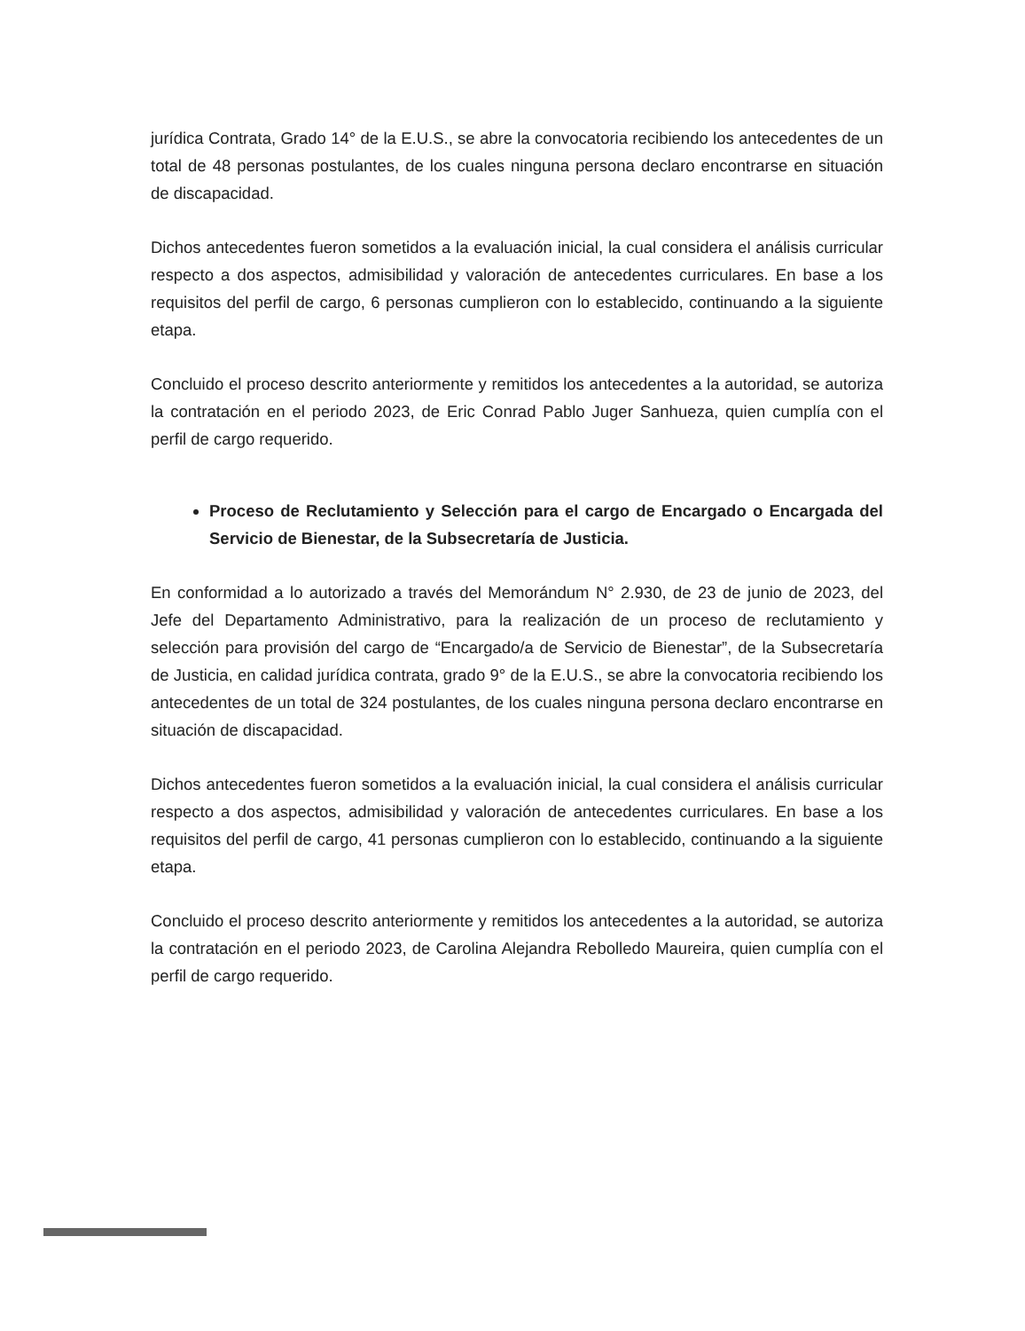jurídica Contrata, Grado 14° de la E.U.S., se abre la convocatoria recibiendo los antecedentes de un total de 48 personas postulantes, de los cuales ninguna persona declaro encontrarse en situación de discapacidad.
Dichos antecedentes fueron sometidos a la evaluación inicial, la cual considera el análisis curricular respecto a dos aspectos, admisibilidad y valoración de antecedentes curriculares. En base a los requisitos del perfil de cargo, 6 personas cumplieron con lo establecido, continuando a la siguiente etapa.
Concluido el proceso descrito anteriormente y remitidos los antecedentes a la autoridad, se autoriza la contratación en el periodo 2023, de Eric Conrad Pablo Juger Sanhueza, quien cumplía con el perfil de cargo requerido.
Proceso de Reclutamiento y Selección para el cargo de Encargado o Encargada del Servicio de Bienestar, de la Subsecretaría de Justicia.
En conformidad a lo autorizado a través del Memorándum N° 2.930, de 23 de junio de 2023, del Jefe del Departamento Administrativo, para la realización de un proceso de reclutamiento y selección para provisión del cargo de “Encargado/a de Servicio de Bienestar”, de la Subsecretaría de Justicia, en calidad jurídica contrata, grado 9° de la E.U.S., se abre la convocatoria recibiendo los antecedentes de un total de 324 postulantes, de los cuales ninguna persona declaro encontrarse en situación de discapacidad.
Dichos antecedentes fueron sometidos a la evaluación inicial, la cual considera el análisis curricular respecto a dos aspectos, admisibilidad y valoración de antecedentes curriculares. En base a los requisitos del perfil de cargo, 41 personas cumplieron con lo establecido, continuando a la siguiente etapa.
Concluido el proceso descrito anteriormente y remitidos los antecedentes a la autoridad, se autoriza la contratación en el periodo 2023, de Carolina Alejandra Rebolledo Maureira, quien cumplía con el perfil de cargo requerido.